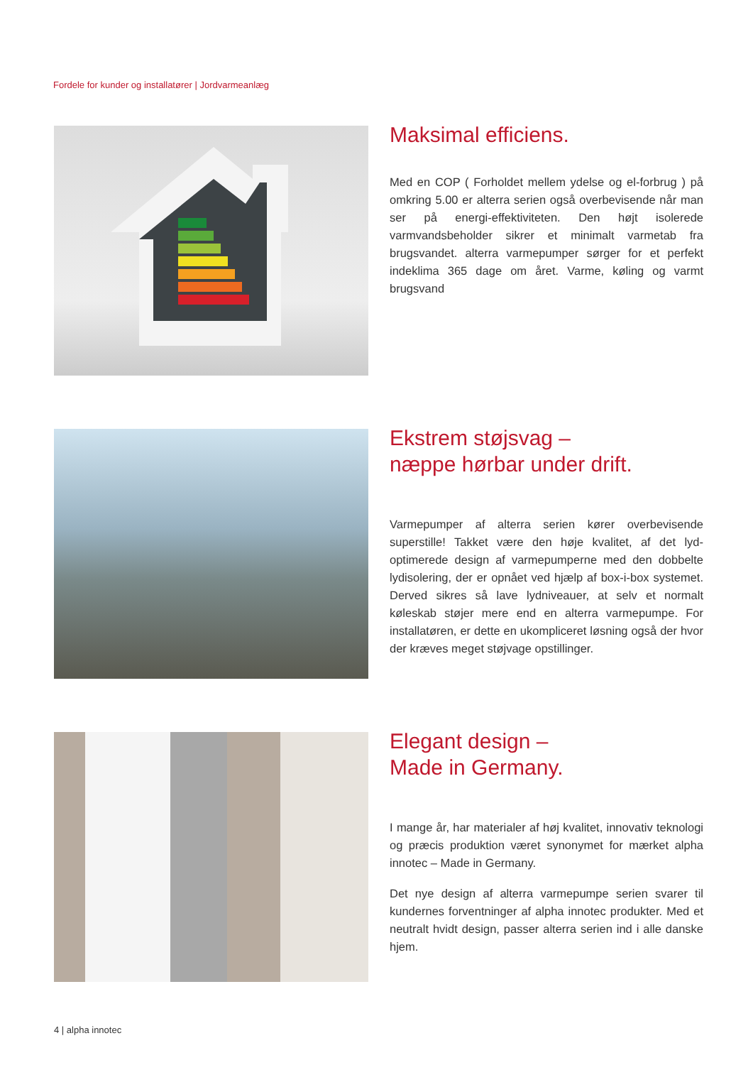Fordele for kunder og installatører | Jordvarmeanlæg
Maksimal efficiens.
Med en COP ( Forholdet mellem ydelse og el-forbrug ) på omkring 5.00 er alterra serien også overbevisende når man ser på energi-effektiviteten. Den højt isolerede varmvandsbeholder sikrer et minimalt varmetab fra brugsvandet. alterra varmepumper sørger for et perfekt indeklima 365 dage om året. Varme, køling og varmt brugsvand
Ekstrem støjsvag –
næppe hørbar under drift.
Varmepumper af alterra serien kører overbevisende superstille! Takket være den høje kvalitet, af det lyd-optimerede design af varmepumperne med den dobbelte lydisolering, der er opnået ved hjælp af box-i-box systemet. Derved sikres så lave lydniveauer, at selv et normalt køleskab støjer mere end en alterra varmepumpe. For installatøren, er dette en ukompliceret løsning også der hvor der kræves meget støjvage opstillinger.
Elegant design –
Made in Germany.
I mange år, har materialer af høj kvalitet, innovativ teknologi og præcis produktion været synonymet for mærket alpha innotec – Made in Germany.
Det nye design af alterra varmepumpe serien svarer til kundernes forventninger af alpha innotec produkter. Med et neutralt hvidt design, passer alterra serien ind i alle danske hjem.
4 | alpha innotec